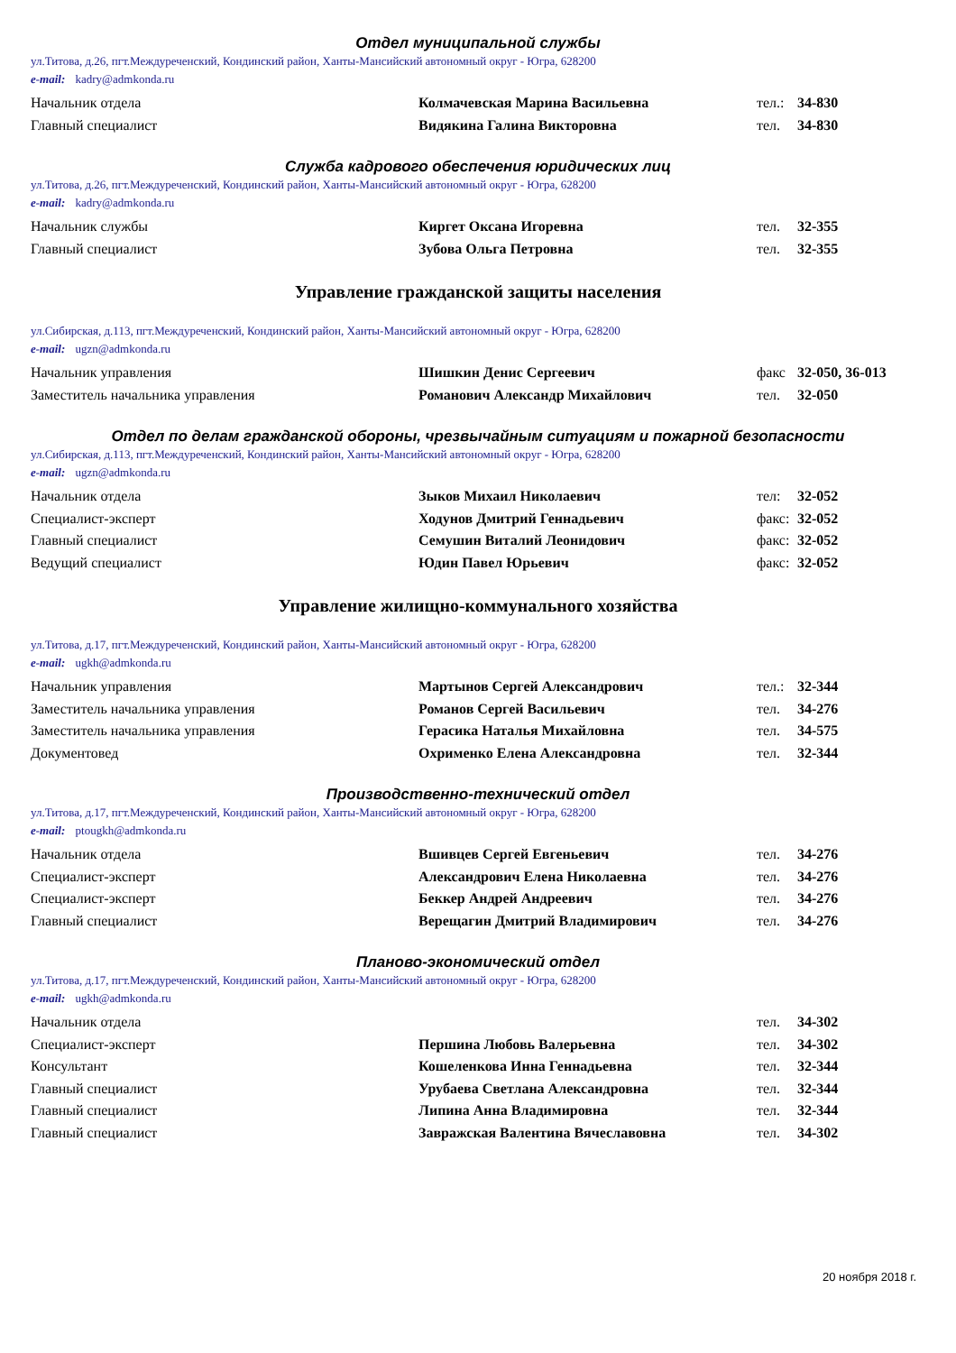Отдел муниципальной службы
ул.Титова, д.26, пгт.Междуреченский, Кондинский район, Ханты-Мансийский автономный округ - Югра, 628200
e-mail: kadry@admkonda.ru
| Начальник отдела | Колмачевская Марина Васильевна | тел.: | 34-830 |
| Главный специалист | Видякина Галина Викторовна | тел. | 34-830 |
Служба кадрового обеспечения юридических лиц
ул.Титова, д.26, пгт.Междуреченский, Кондинский район, Ханты-Мансийский автономный округ - Югра, 628200
e-mail: kadry@admkonda.ru
| Начальник службы | Киргет Оксана Игоревна | тел. | 32-355 |
| Главный специалист | Зубова Ольга Петровна | тел. | 32-355 |
Управление гражданской защиты населения
ул.Сибирская, д.113, пгт.Междуреченский, Кондинский район, Ханты-Мансийский автономный округ - Югра, 628200
e-mail: ugzn@admkonda.ru
| Начальник управления | Шишкин Денис Сергеевич | факс | 32-050, 36-013 |
| Заместитель начальника управления | Романович Александр Михайлович | тел. | 32-050 |
Отдел по делам гражданской обороны, чрезвычайным ситуациям и пожарной безопасности
ул.Сибирская, д.113, пгт.Междуреченский, Кондинский район, Ханты-Мансийский автономный округ - Югра, 628200
e-mail: ugzn@admkonda.ru
| Начальник отдела | Зыков Михаил Николаевич | тел: | 32-052 |
| Специалист-эксперт | Ходунов Дмитрий Геннадьевич | факс: | 32-052 |
| Главный специалист | Семушин Виталий Леонидович | факс: | 32-052 |
| Ведущий специалист | Юдин Павел Юрьевич | факс: | 32-052 |
Управление жилищно-коммунального хозяйства
ул.Титова, д.17, пгт.Междуреченский, Кондинский район, Ханты-Мансийский автономный округ - Югра, 628200
e-mail: ugkh@admkonda.ru
| Начальник управления | Мартынов Сергей Александрович | тел.: | 32-344 |
| Заместитель начальника управления | Романов Сергей Васильевич | тел. | 34-276 |
| Заместитель начальника управления | Герасика Наталья Михайловна | тел. | 34-575 |
| Документовед | Охрименко Елена Александровна | тел. | 32-344 |
Производственно-технический отдел
ул.Титова, д.17, пгт.Междуреченский, Кондинский район, Ханты-Мансийский автономный округ - Югра, 628200
e-mail: ptougkh@admkonda.ru
| Начальник отдела | Вшивцев Сергей Евгеньевич | тел. | 34-276 |
| Специалист-эксперт | Александрович Елена Николаевна | тел. | 34-276 |
| Специалист-эксперт | Беккер Андрей Андреевич | тел. | 34-276 |
| Главный специалист | Верещагин Дмитрий Владимирович | тел. | 34-276 |
Планово-экономический отдел
ул.Титова, д.17, пгт.Междуреченский, Кондинский район, Ханты-Мансийский автономный округ - Югра, 628200
e-mail: ugkh@admkonda.ru
| Начальник отдела | | тел. | 34-302 |
| Специалист-эксперт | Першина Любовь Валерьевна | тел. | 34-302 |
| Консультант | Кошеленкова Инна Геннадьевна | тел. | 32-344 |
| Главный специалист | Урубаева Светлана Александровна | тел. | 32-344 |
| Главный специалист | Липина Анна Владимировна | тел. | 32-344 |
| Главный специалист | Завражская Валентина Вячеславовна | тел. | 34-302 |
20 ноября 2018 г.